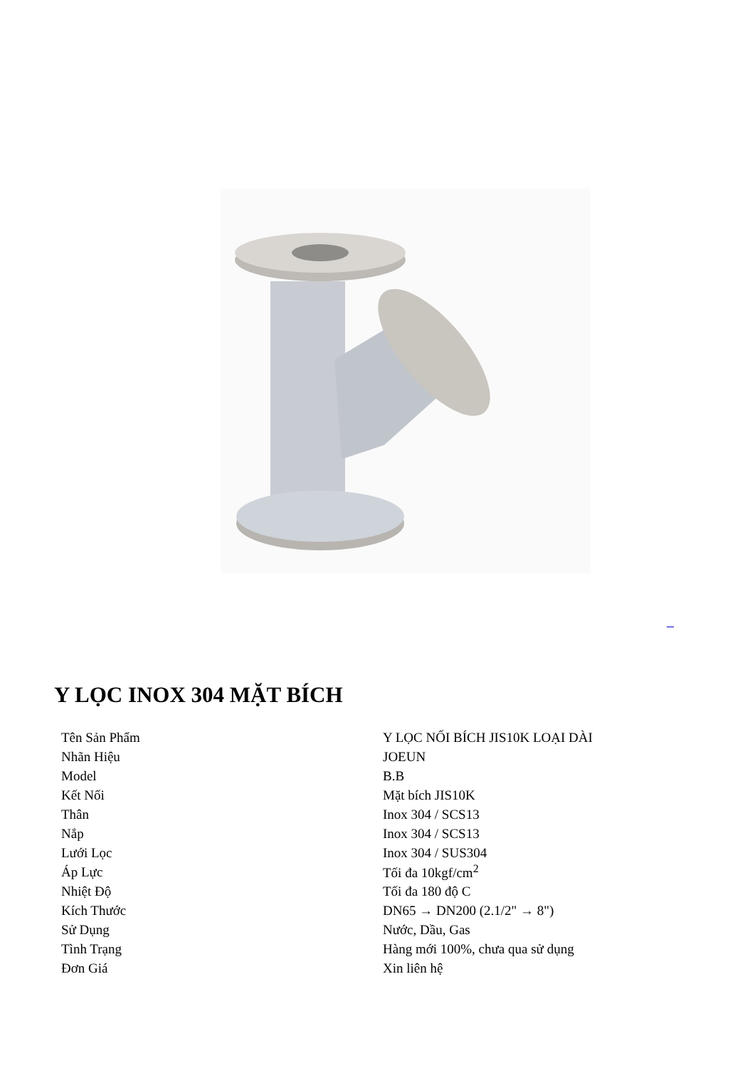Y LỌC INOX 304 MẶT BÍCH
| Tên Sản Phẩm | Y LỌC NỐI BÍCH JIS10K LOẠI DÀI |
| Nhãn Hiệu | JOEUN |
| Model | B.B |
| Kết Nối | Mặt bích JIS10K |
| Thân | Inox 304 / SCS13 |
| Nắp | Inox 304 / SCS13 |
| Lưới Lọc | Inox 304 / SUS304 |
| Áp Lực | Tối đa 10kgf/cm<sup>2</sup> |
| Nhiệt Độ | Tối đa 180 độ C |
| Kích Thước | DN65 → DN200 (2.1/2" → 8") |
| Sử Dụng | Nước, Dầu, Gas |
| Tình Trạng | Hàng mới 100%, chưa qua sử dụng |
| Đơn Giá | Xin liên hệ |